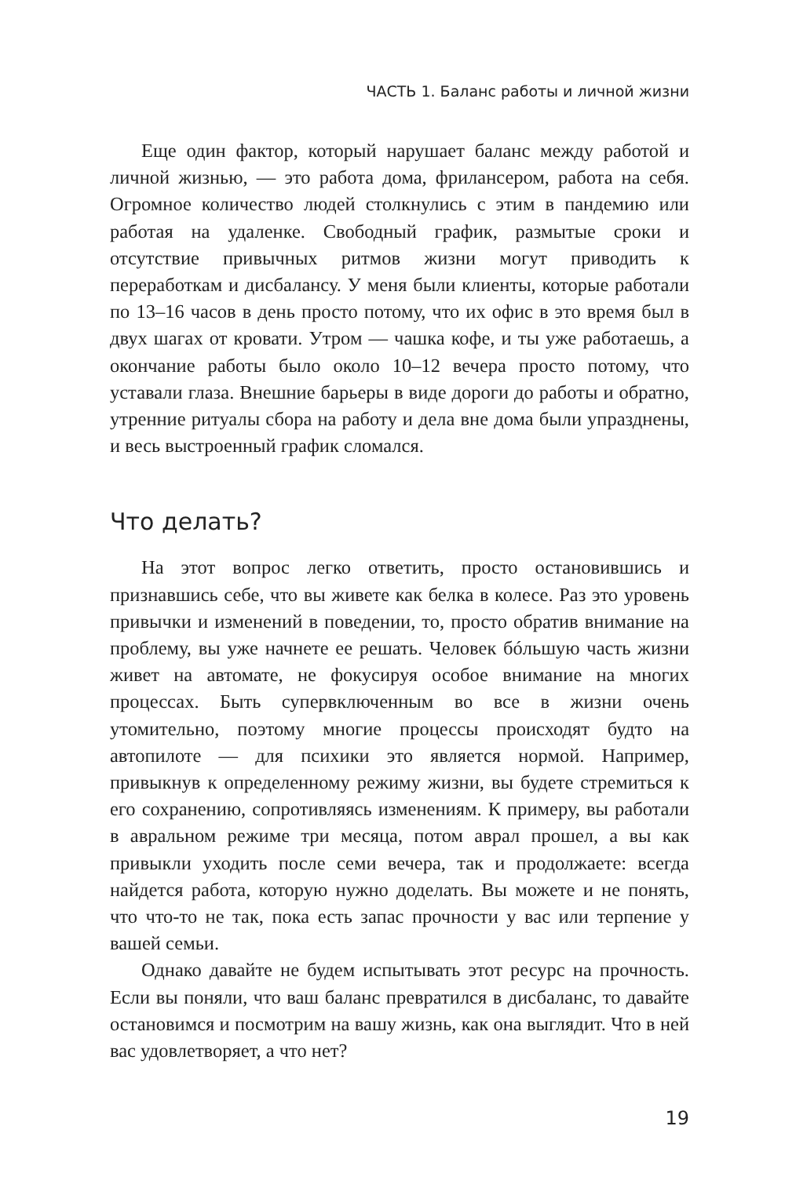ЧАСТЬ 1. Баланс работы и личной жизни
Еще один фактор, который нарушает баланс между работой и личной жизнью, — это работа дома, фрилансером, работа на себя. Огромное количество людей столкнулись с этим в пандемию или работая на удаленке. Свободный график, размытые сроки и отсутствие привычных ритмов жизни могут приводить к переработкам и дисбалансу. У меня были клиенты, которые работали по 13–16 часов в день просто потому, что их офис в это время был в двух шагах от кровати. Утром — чашка кофе, и ты уже работаешь, а окончание работы было около 10–12 вечера просто потому, что уставали глаза. Внешние барьеры в виде дороги до работы и обратно, утренние ритуалы сбора на работу и дела вне дома были упразднены, и весь выстроенный график сломался.
Что делать?
На этот вопрос легко ответить, просто остановившись и признавшись себе, что вы живете как белка в колесе. Раз это уровень привычки и изменений в поведении, то, просто обратив внимание на проблему, вы уже начнете ее решать. Человек бóльшую часть жизни живет на автомате, не фокусируя особое внимание на многих процессах. Быть супервключенным во все в жизни очень утомительно, поэтому многие процессы происходят будто на автопилоте — для психики это является нормой. Например, привыкнув к определенному режиму жизни, вы будете стремиться к его сохранению, сопротивляясь изменениям. К примеру, вы работали в авральном режиме три месяца, потом аврал прошел, а вы как привыкли уходить после семи вечера, так и продолжаете: всегда найдется работа, которую нужно доделать. Вы можете и не понять, что что-то не так, пока есть запас прочности у вас или терпение у вашей семьи.
Однако давайте не будем испытывать этот ресурс на прочность. Если вы поняли, что ваш баланс превратился в дисбаланс, то давайте остановимся и посмотрим на вашу жизнь, как она выглядит. Что в ней вас удовлетворяет, а что нет?
19